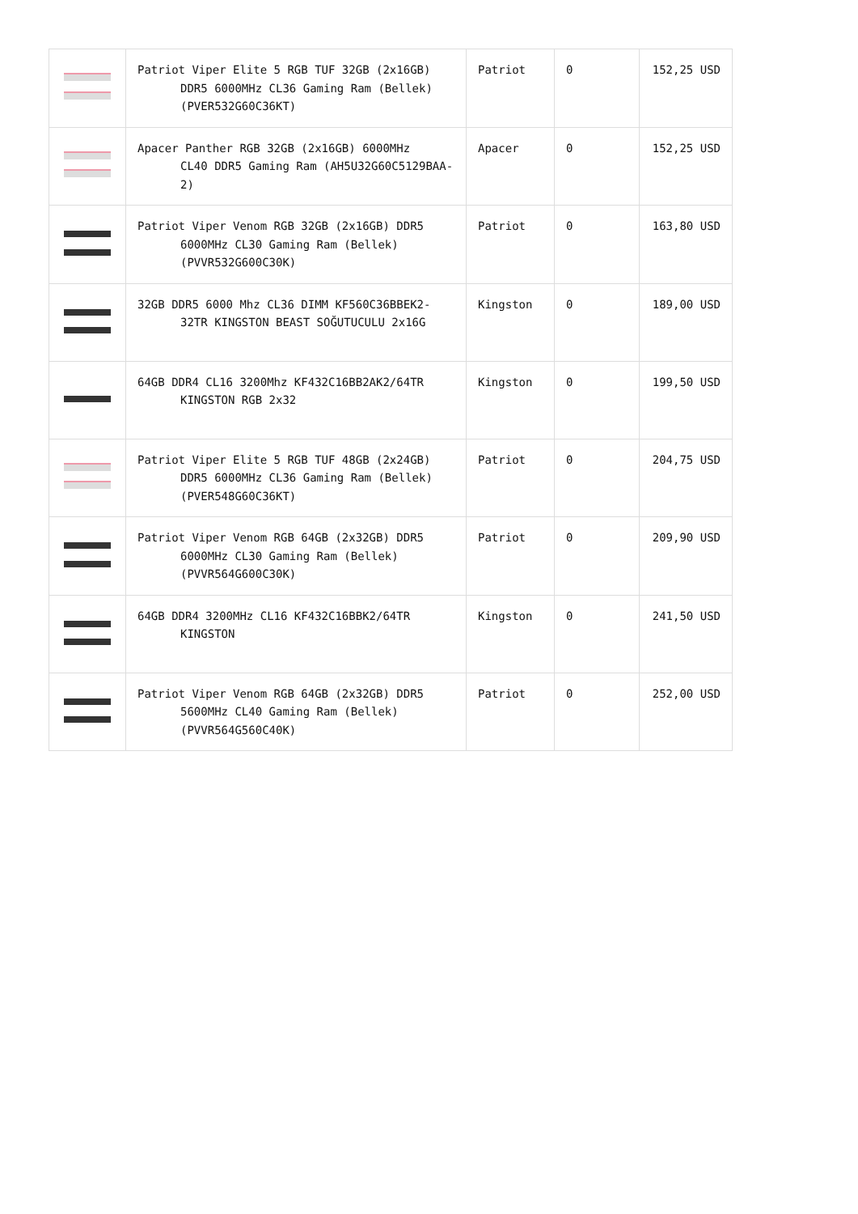| | Patriot Viper Elite 5 RGB TUF 32GB (2x16GB) DDR5 6000MHz CL36 Gaming Ram (Bellek) (PVER532G60C36KT) | Patriot | 0 | 152,25 USD |
| | Apacer Panther RGB 32GB (2x16GB) 6000MHz CL40 DDR5 Gaming Ram (AH5U32G60C5129BAA-2) | Apacer | 0 | 152,25 USD |
| | Patriot Viper Venom RGB 32GB (2x16GB) DDR5 6000MHz CL30 Gaming Ram (Bellek) (PVVR532G600C30K) | Patriot | 0 | 163,80 USD |
| | 32GB DDR5 6000 Mhz CL36 DIMM KF560C36BBEK2- 32TR KINGSTON BEAST SOĞUTUCULU 2x16G | Kingston | 0 | 189,00 USD |
| | 64GB DDR4 CL16 3200Mhz KF432C16BB2AK2/64TR KINGSTON RGB 2x32 | Kingston | 0 | 199,50 USD |
| | Patriot Viper Elite 5 RGB TUF 48GB (2x24GB) DDR5 6000MHz CL36 Gaming Ram (Bellek) (PVER548G60C36KT) | Patriot | 0 | 204,75 USD |
| | Patriot Viper Venom RGB 64GB (2x32GB) DDR5 6000MHz CL30 Gaming Ram (Bellek) (PVVR564G600C30K) | Patriot | 0 | 209,90 USD |
| | 64GB DDR4 3200MHz CL16 KF432C16BBK2/64TR KINGSTON | Kingston | 0 | 241,50 USD |
| | Patriot Viper Venom RGB 64GB (2x32GB) DDR5 5600MHz CL40 Gaming Ram (Bellek) (PVVR564G560C40K) | Patriot | 0 | 252,00 USD |